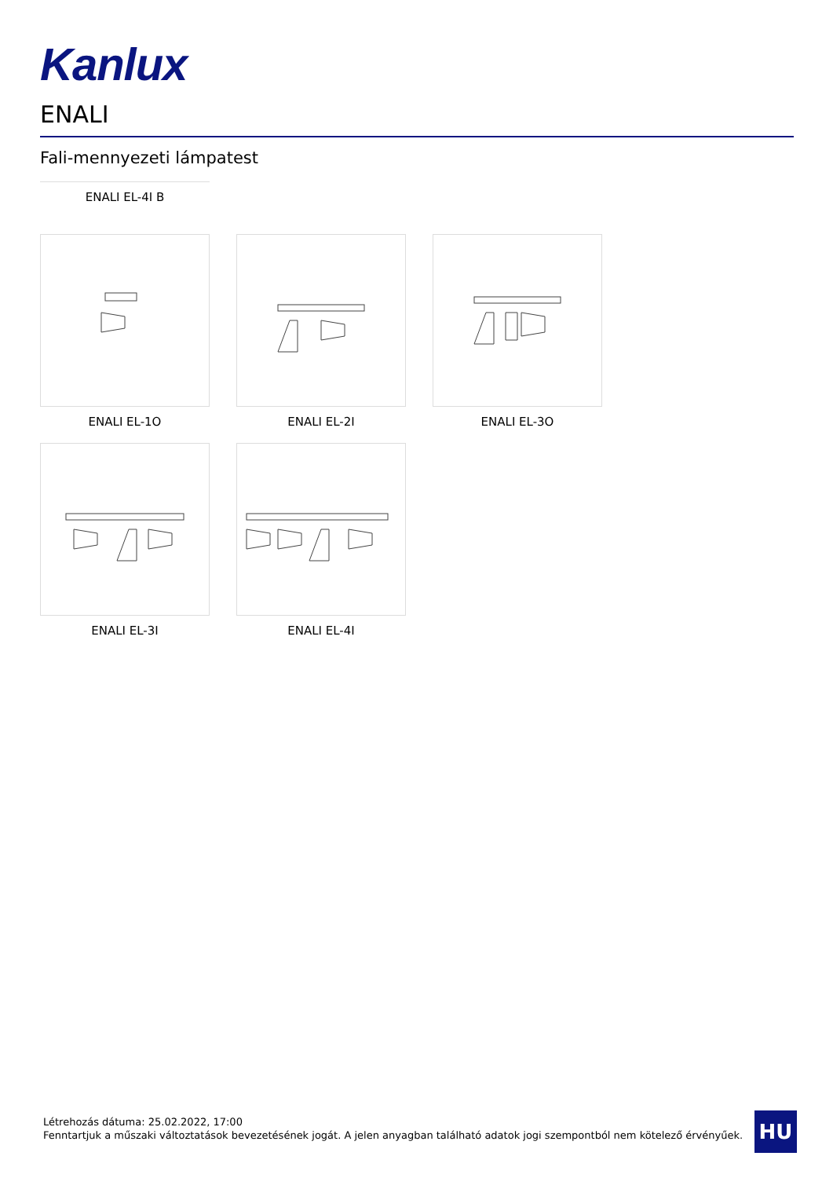Kanlux
ENALI
Fali-mennyezeti lámpatest
ENALI EL-4I B
ENALI EL-1O
ENALI EL-2I
ENALI EL-3O
ENALI EL-3I
ENALI EL-4I
Létrehozás dátuma: 25.02.2022, 17:00
Fenntartjuk a műszaki változtatások bevezetésének jogát. A jelen anyagban található adatok jogi szempontból nem kötelező érvényűek.
HU